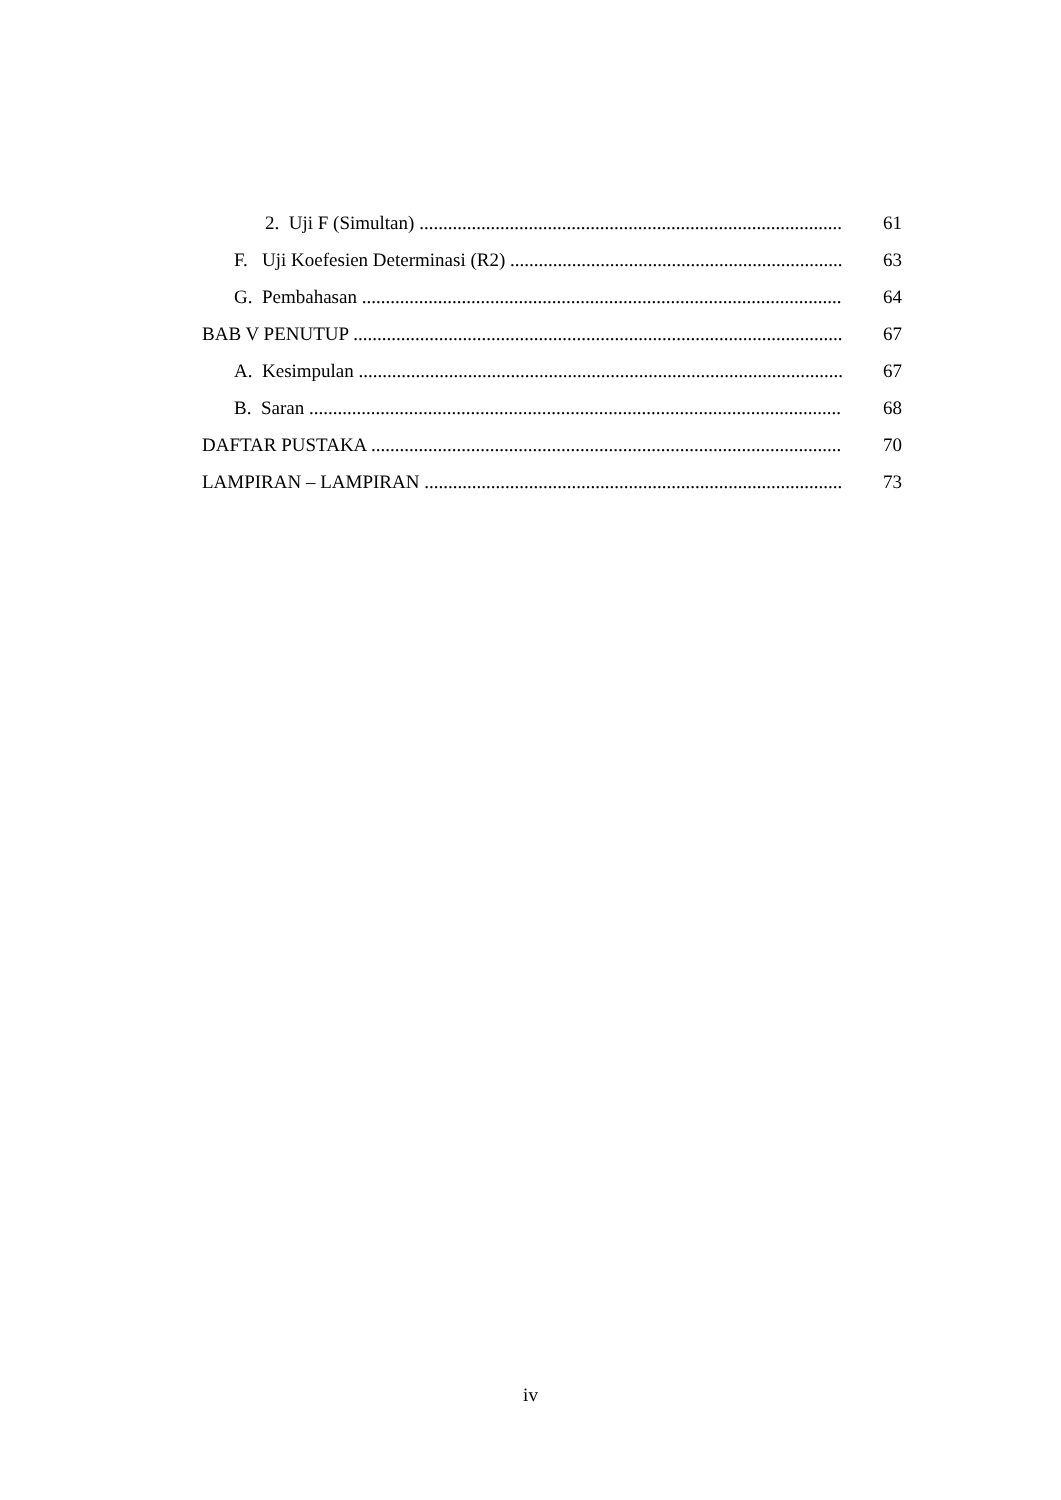2. Uji F (Simultan) 61
F. Uji Koefesien Determinasi (R2) 63
G. Pembahasan 64
BAB V PENUTUP 67
A. Kesimpulan 67
B. Saran 68
DAFTAR PUSTAKA 70
LAMPIRAN – LAMPIRAN 73
iv